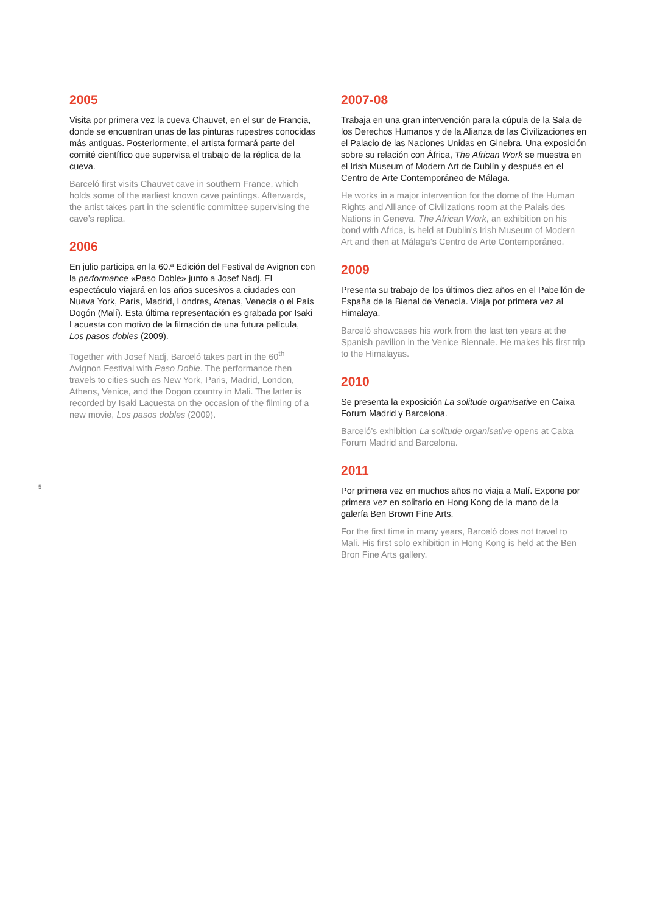5
2005
Visita por primera vez la cueva Chauvet, en el sur de Francia, donde se encuentran unas de las pinturas rupestres conocidas más antiguas. Posteriormente, el artista formará parte del comité científico que supervisa el trabajo de la réplica de la cueva.
Barceló first visits Chauvet cave in southern France, which holds some of the earliest known cave paintings. Afterwards, the artist takes part in the scientific committee supervising the cave’s replica.
2006
En julio participa en la 60.ª Edición del Festival de Avignon con la performance «Paso Doble» junto a Josef Nadj. El espectáculo viajará en los años sucesivos a ciudades con Nueva York, París, Madrid, Londres, Atenas, Venecia o el País Dogón (Malí). Esta última representación es grabada por Isaki Lacuesta con motivo de la filmación de una futura película, Los pasos dobles (2009).
Together with Josef Nadj, Barceló takes part in the 60<sup>th</sup> Avignon Festival with Paso Doble. The performance then travels to cities such as New York, Paris, Madrid, London, Athens, Venice, and the Dogon country in Mali. The latter is recorded by Isaki Lacuesta on the occasion of the filming of a new movie, Los pasos dobles (2009).
2007-08
Trabaja en una gran intervención para la cúpula de la Sala de los Derechos Humanos y de la Alianza de las Civilizaciones en el Palacio de las Naciones Unidas en Ginebra. Una exposición sobre su relación con África, The African Work se muestra en el Irish Museum of Modern Art de Dublín y después en el Centro de Arte Contemporáneo de Málaga.
He works in a major intervention for the dome of the Human Rights and Alliance of Civilizations room at the Palais des Nations in Geneva. The African Work, an exhibition on his bond with Africa, is held at Dublin’s Irish Museum of Modern Art and then at Málaga’s Centro de Arte Contemporáneo.
2009
Presenta su trabajo de los últimos diez años en el Pabellón de España de la Bienal de Venecia. Viaja por primera vez al Himalaya.
Barceló showcases his work from the last ten years at the Spanish pavilion in the Venice Biennale. He makes his first trip to the Himalayas.
2010
Se presenta la exposición La solitude organisative en Caixa Forum Madrid y Barcelona.
Barceló’s exhibition La solitude organisative opens at Caixa Forum Madrid and Barcelona.
2011
Por primera vez en muchos años no viaja a Malí. Expone por primera vez en solitario en Hong Kong de la mano de la galería Ben Brown Fine Arts.
For the first time in many years, Barceló does not travel to Mali. His first solo exhibition in Hong Kong is held at the Ben Bron Fine Arts gallery.